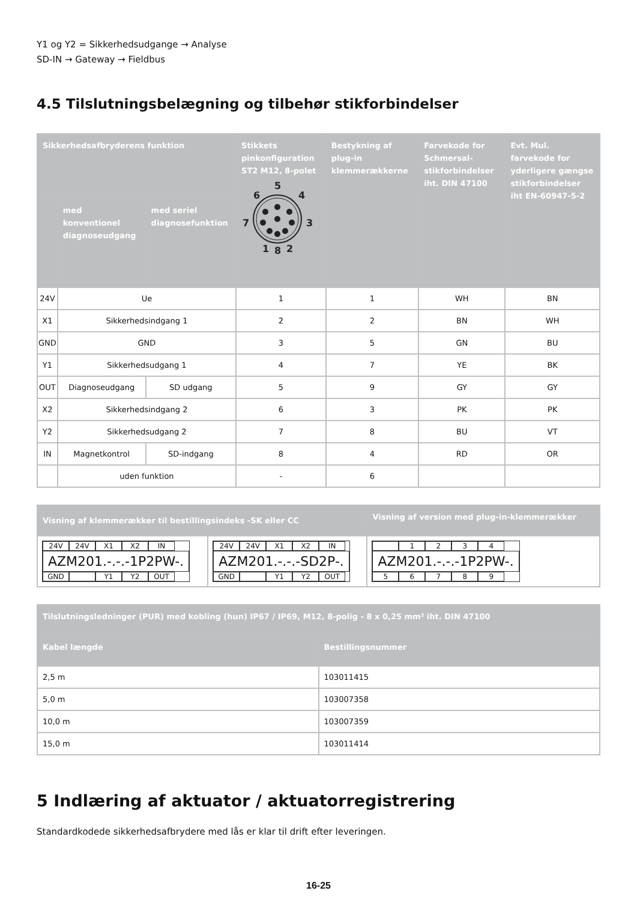Y1 og Y2 = Sikkerhedsudgange → Analyse
SD-IN → Gateway → Fieldbus
4.5 Tilslutningsbelægning og tilbehør stikforbindelser
| Sikkerhedsafbryderens funktion | | | Stikkets pinkonfiguration ST2 M12, 8-polet 5 6 4 7 3 1 8 2 | Bestykning af plug-in klemmerækkerne | Farvekode for Schmersal-stikforbindelser iht. DIN 47100 | Evt. Mul. farvekode for yderligere gængse stikforbindelser iht EN-60947-5-2 |
| --- | --- | --- | --- | --- | --- | --- |
| | med konventionel diagnoseudgang | med seriel diagnosefunktion | | | | |
| 24V | Ue | | 1 | 1 | WH | BN |
| X1 | Sikkerhedsindgang 1 | | 2 | 2 | BN | WH |
| GND | GND | | 3 | 5 | GN | BU |
| Y1 | Sikkerhedsudgang 1 | | 4 | 7 | YE | BK |
| OUT | Diagnoseudgang | SD udgang | 5 | 9 | GY | GY |
| X2 | Sikkerhedsindgang 2 | | 6 | 3 | PK | PK |
| Y2 | Sikkerhedsudgang 2 | | 7 | 8 | BU | VT |
| IN | Magnetkontrol | SD-indgang | 8 | 4 | RD | OR |
| | uden funktion | | - | 6 | | |
| Visning af klemmerækker til bestillingsindeks -SK eller CC | | Visning af version med plug-in-klemmerækker |
| --- | --- | --- |
| 24V 24V X1 X2 IN AZM201.-.-.-1P2PW-. GND Y1 Y2 OUT | 24V 24V X1 X2 IN AZM201.-.-.-SD2P-. GND Y1 Y2 OUT | 1 2 3 4 AZM201.-.-.-1P2PW-. 5 6 7 8 9 |
| Tilslutningsledninger (PUR) med kobling (hun) IP67 / IP69, M12, 8-polig - 8 x 0,25 mm² iht. DIN 47100 | |
| --- | --- |
| Kabel længde | Bestillingsnummer |
| 2,5 m | 103011415 |
| 5,0 m | 103007358 |
| 10,0 m | 103007359 |
| 15,0 m | 103011414 |
5 Indlæring af aktuator / aktuatorregistrering
Standardkodede sikkerhedsafbrydere med lås er klar til drift efter leveringen.
16-25